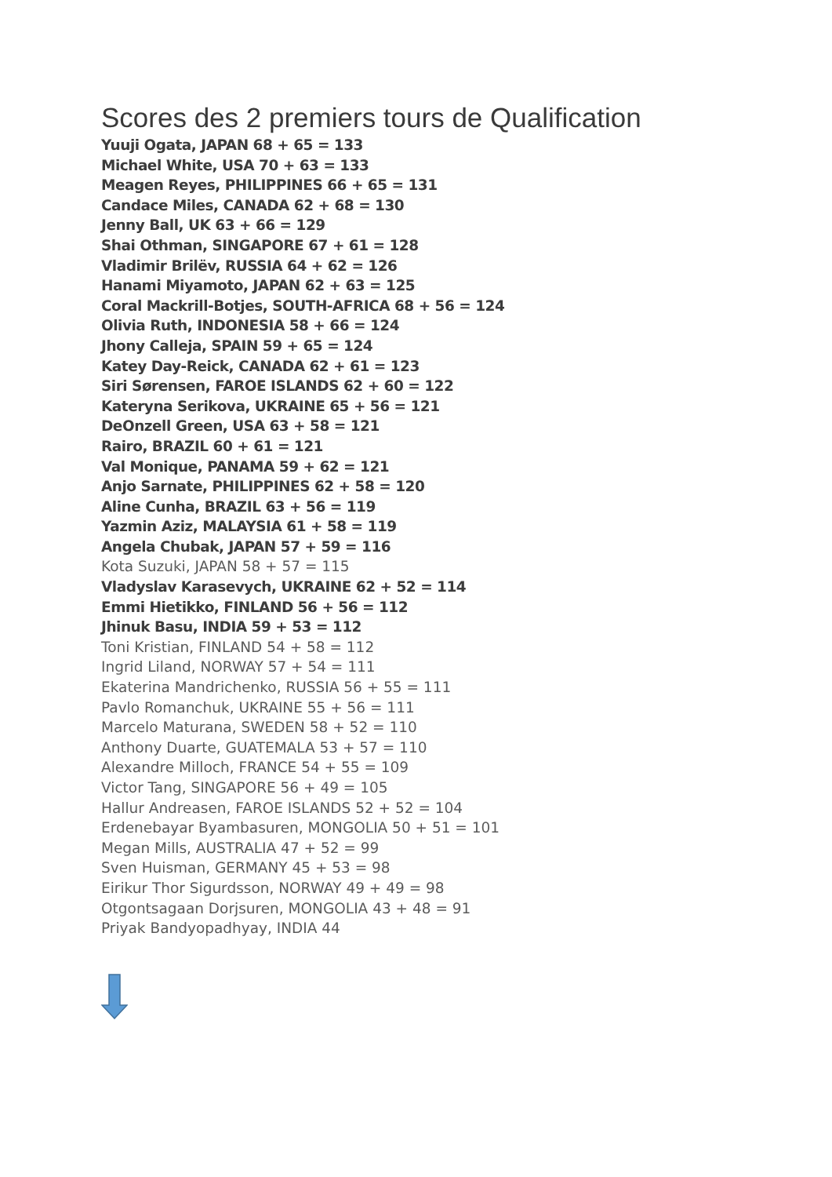Scores des 2 premiers tours de Qualification
Yuuji Ogata, JAPAN 68 + 65 = 133
Michael White, USA 70 + 63 = 133
Meagen Reyes, PHILIPPINES 66 + 65 = 131
Candace Miles, CANADA 62 + 68 = 130
Jenny Ball, UK 63 + 66 = 129
Shai Othman, SINGAPORE 67 + 61 = 128
Vladimir Brilëv, RUSSIA 64 + 62 = 126
Hanami Miyamoto, JAPAN 62 + 63 = 125
Coral Mackrill-Botjes, SOUTH-AFRICA 68 + 56 = 124
Olivia Ruth, INDONESIA 58 + 66 = 124
Jhony Calleja, SPAIN 59 + 65 = 124
Katey Day-Reick, CANADA 62 + 61 = 123
Siri Sørensen, FAROE ISLANDS 62 + 60 = 122
Kateryna Serikova, UKRAINE 65 + 56 = 121
DeOnzell Green, USA 63 + 58 = 121
Rairo, BRAZIL 60 + 61 = 121
Val Monique, PANAMA 59 + 62 = 121
Anjo Sarnate, PHILIPPINES 62 + 58 = 120
Aline Cunha, BRAZIL 63 + 56 = 119
Yazmin Aziz, MALAYSIA 61 + 58 = 119
Angela Chubak, JAPAN 57 + 59 = 116
Kota Suzuki, JAPAN 58 + 57 = 115
Vladyslav Karasevych, UKRAINE 62 + 52 = 114
Emmi Hietikko, FINLAND 56 + 56 = 112
Jhinuk Basu, INDIA 59 + 53 = 112
Toni Kristian, FINLAND 54 + 58 = 112
Ingrid Liland, NORWAY 57 + 54 = 111
Ekaterina Mandrichenko, RUSSIA 56 + 55 = 111
Pavlo Romanchuk, UKRAINE 55 + 56 = 111
Marcelo Maturana, SWEDEN 58 + 52 = 110
Anthony Duarte, GUATEMALA 53 + 57 = 110
Alexandre Milloch, FRANCE 54 + 55 = 109
Victor Tang, SINGAPORE 56 + 49 = 105
Hallur Andreasen, FAROE ISLANDS 52 + 52 = 104
Erdenebayar Byambasuren, MONGOLIA 50 + 51 = 101
Megan Mills, AUSTRALIA 47 + 52 = 99
Sven Huisman, GERMANY 45 + 53 = 98
Eirikur Thor Sigurdsson, NORWAY 49 + 49 = 98
Otgontsagaan Dorjsuren, MONGOLIA 43 + 48 = 91
Priyak Bandyopadhyay, INDIA 44